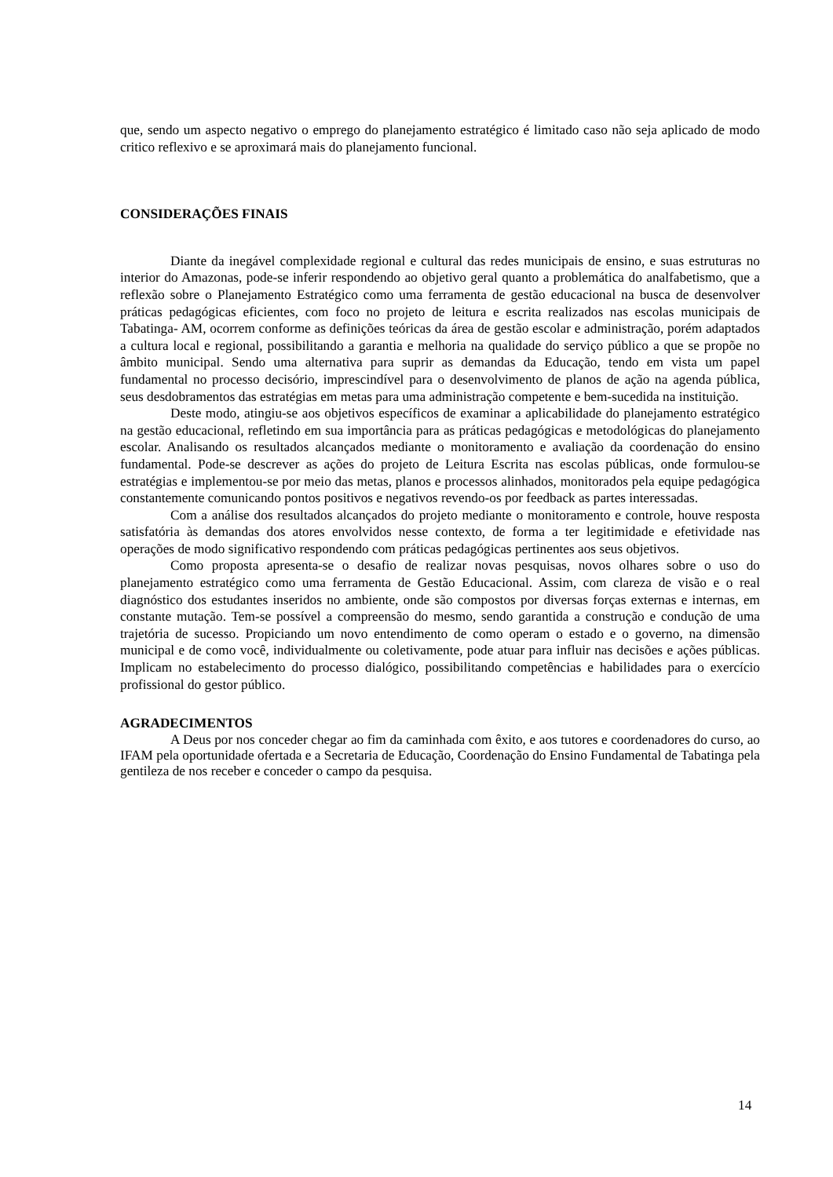que, sendo um aspecto negativo o emprego do planejamento estratégico é limitado caso não seja aplicado de modo critico reflexivo e se aproximará mais do planejamento funcional.
CONSIDERAÇÕES FINAIS
Diante da inegável complexidade regional e cultural das redes municipais de ensino, e suas estruturas no interior do Amazonas, pode-se inferir respondendo ao objetivo geral quanto a problemática do analfabetismo, que a reflexão sobre o Planejamento Estratégico como uma ferramenta de gestão educacional na busca de desenvolver práticas pedagógicas eficientes, com foco no projeto de leitura e escrita realizados nas escolas municipais de Tabatinga- AM, ocorrem conforme as definições teóricas da área de gestão escolar e administração, porém adaptados a cultura local e regional, possibilitando a garantia e melhoria na qualidade do serviço público a que se propõe no âmbito municipal. Sendo uma alternativa para suprir as demandas da Educação, tendo em vista um papel fundamental no processo decisório, imprescindível para o desenvolvimento de planos de ação na agenda pública, seus desdobramentos das estratégias em metas para uma administração competente e bem-sucedida na instituição.
Deste modo, atingiu-se aos objetivos específicos de examinar a aplicabilidade do planejamento estratégico na gestão educacional, refletindo em sua importância para as práticas pedagógicas e metodológicas do planejamento escolar. Analisando os resultados alcançados mediante o monitoramento e avaliação da coordenação do ensino fundamental. Pode-se descrever as ações do projeto de Leitura Escrita nas escolas públicas, onde formulou-se estratégias e implementou-se por meio das metas, planos e processos alinhados, monitorados pela equipe pedagógica constantemente comunicando pontos positivos e negativos revendo-os por feedback as partes interessadas.
Com a análise dos resultados alcançados do projeto mediante o monitoramento e controle, houve resposta satisfatória às demandas dos atores envolvidos nesse contexto, de forma a ter legitimidade e efetividade nas operações de modo significativo respondendo com práticas pedagógicas pertinentes aos seus objetivos.
Como proposta apresenta-se o desafio de realizar novas pesquisas, novos olhares sobre o uso do planejamento estratégico como uma ferramenta de Gestão Educacional. Assim, com clareza de visão e o real diagnóstico dos estudantes inseridos no ambiente, onde são compostos por diversas forças externas e internas, em constante mutação. Tem-se possível a compreensão do mesmo, sendo garantida a construção e condução de uma trajetória de sucesso. Propiciando um novo entendimento de como operam o estado e o governo, na dimensão municipal e de como você, individualmente ou coletivamente, pode atuar para influir nas decisões e ações públicas. Implicam no estabelecimento do processo dialógico, possibilitando competências e habilidades para o exercício profissional do gestor público.
AGRADECIMENTOS
A Deus por nos conceder chegar ao fim da caminhada com êxito, e aos tutores e coordenadores do curso, ao IFAM pela oportunidade ofertada e a Secretaria de Educação, Coordenação do Ensino Fundamental de Tabatinga pela gentileza de nos receber e conceder o campo da pesquisa.
14